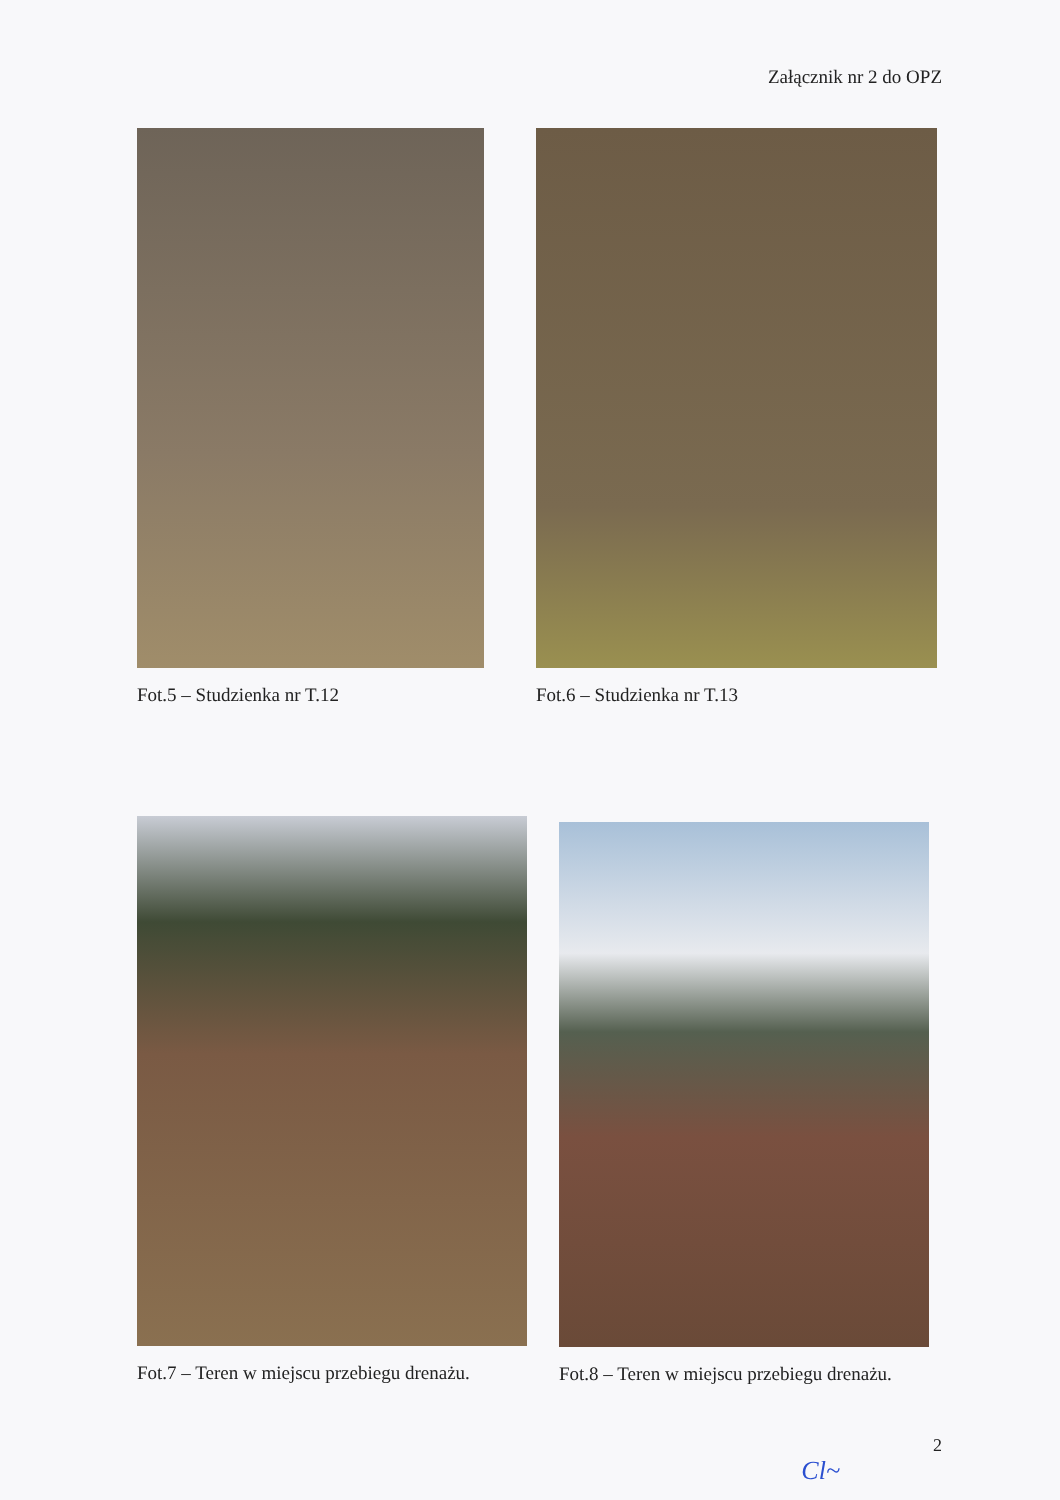Załącznik nr 2 do OPZ
Fot.5 – Studzienka nr T.12 Fot.6 – Studzienka nr T.13
Fot.7 – Teren w miejscu przebiegu drenażu.
Fot.8 – Teren w miejscu przebiegu drenażu.
2
Cl~